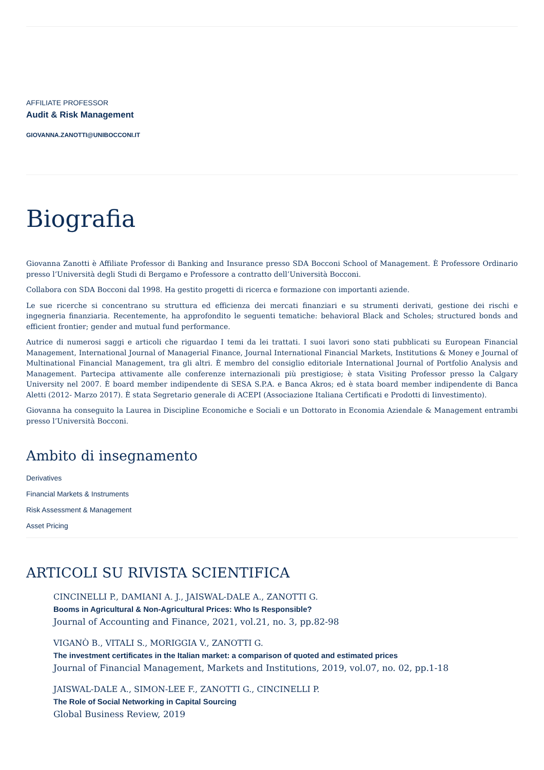AFFILIATE PROFESSOR
Audit & Risk Management
GIOVANNA.ZANOTTI@UNIBOCCONI.IT
Biografia
Giovanna Zanotti è Affiliate Professor di Banking and Insurance presso SDA Bocconi School of Management. È Professore Ordinario presso l’Università degli Studi di Bergamo e Professore a contratto dell’Università Bocconi.
Collabora con SDA Bocconi dal 1998. Ha gestito progetti di ricerca e formazione con importanti aziende.
Le sue ricerche si concentrano su struttura ed efficienza dei mercati finanziari e su strumenti derivati, gestione dei rischi e ingegneria finanziaria. Recentemente, ha approfondito le seguenti tematiche: behavioral Black and Scholes; structured bonds and efficient frontier; gender and mutual fund performance.
Autrice di numerosi saggi e articoli che riguardao I temi da lei trattati. I suoi lavori sono stati pubblicati su European Financial Management, International Journal of Managerial Finance, Journal International Financial Markets, Institutions & Money e Journal of Multinational Financial Management, tra gli altri. È membro del consiglio editoriale International Journal of Portfolio Analysis and Management. Partecipa attivamente alle conferenze internazionali più prestigiose; è stata Visiting Professor presso la Calgary University nel 2007. È board member indipendente di SESA S.P.A. e Banca Akros; ed è stata board member indipendente di Banca Aletti (2012- Marzo 2017). È stata Segretario generale di ACEPI (Associazione Italiana Certificati e Prodotti di Iinvestimento).
Giovanna ha conseguito la Laurea in Discipline Economiche e Sociali e un Dottorato in Economia Aziendale & Management entrambi presso l’Università Bocconi.
Ambito di insegnamento
Derivatives
Financial Markets & Instruments
Risk Assessment & Management
Asset Pricing
ARTICOLI SU RIVISTA SCIENTIFICA
CINCINELLI P., DAMIANI A. J., JAISWAL-DALE A., ZANOTTI G.
Booms in Agricultural & Non-Agricultural Prices: Who Is Responsible?
Journal of Accounting and Finance, 2021, vol.21, no. 3, pp.82-98
VIGANÒ B., VITALI S., MORIGGIA V., ZANOTTI G.
The investment certificates in the Italian market: a comparison of quoted and estimated prices
Journal of Financial Management, Markets and Institutions, 2019, vol.07, no. 02, pp.1-18
JAISWAL-DALE A., SIMON-LEE F., ZANOTTI G., CINCINELLI P.
The Role of Social Networking in Capital Sourcing
Global Business Review, 2019